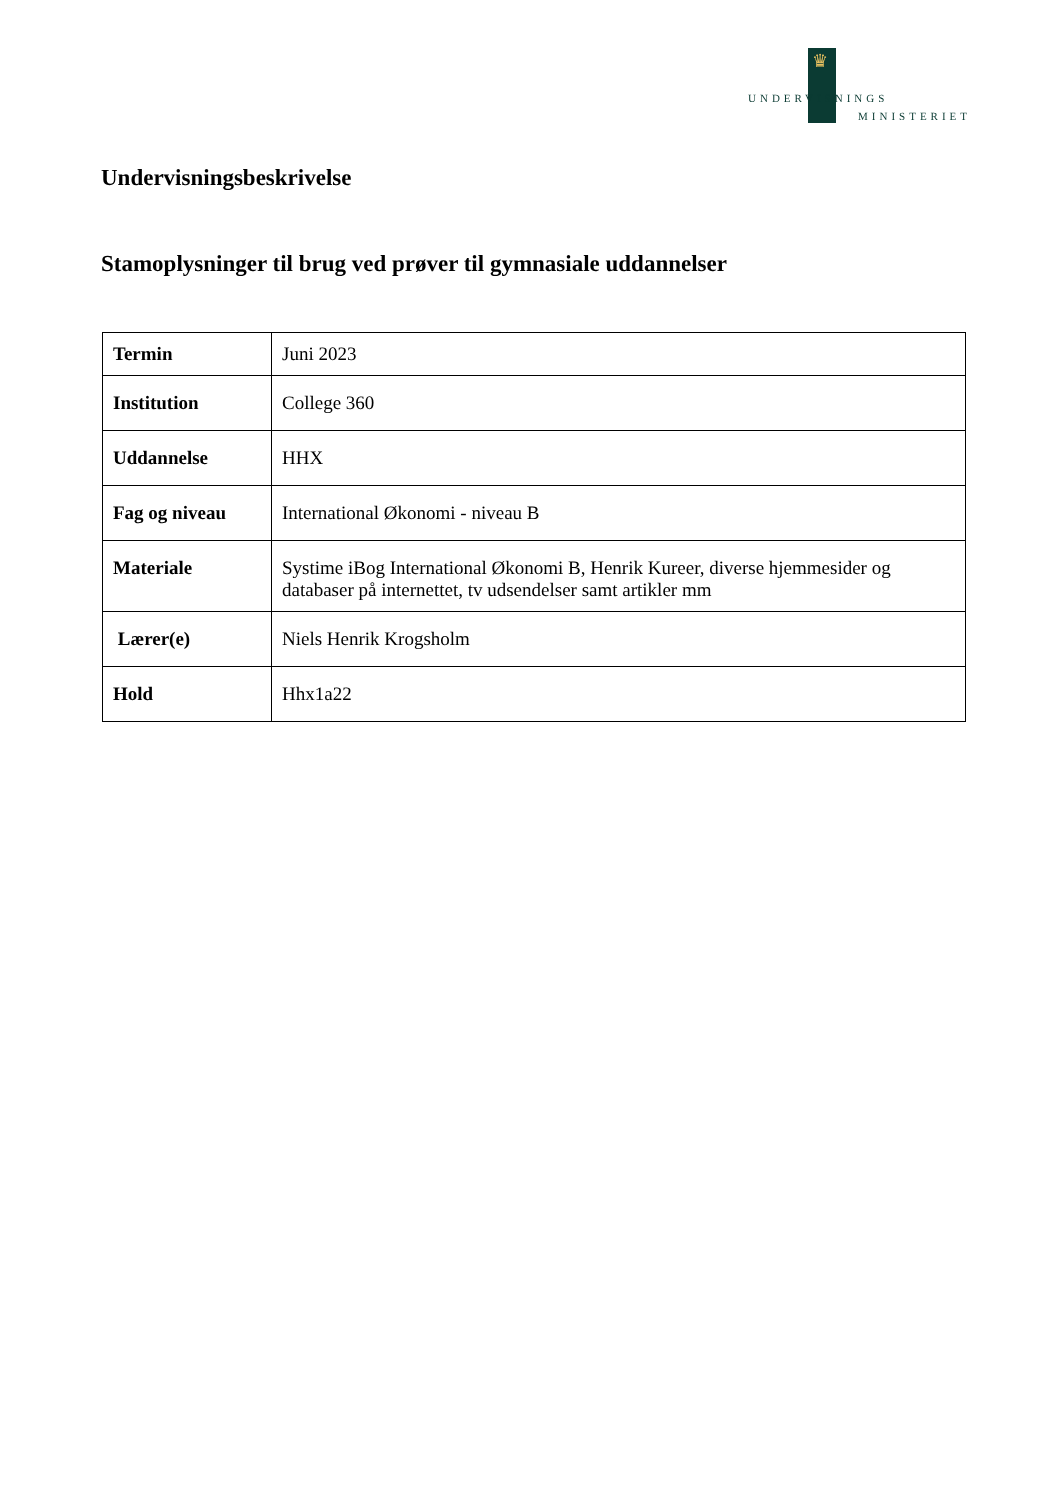♛
UNDERVISNINGS
MINISTERIET
Undervisningsbeskrivelse
Stamoplysninger til brug ved prøver til gymnasiale uddannelser
| Termin | Juni 2023 |
| Institution | College 360 |
| Uddannelse | HHX |
| Fag og niveau | International Økonomi - niveau B |
| Materiale | Systime iBog International Økonomi B, Henrik Kureer, diverse hjemmesider og databaser på internettet, tv udsendelser samt artikler mm |
| Lærer(e) | Niels Henrik Krogsholm |
| Hold | Hhx1a22 |